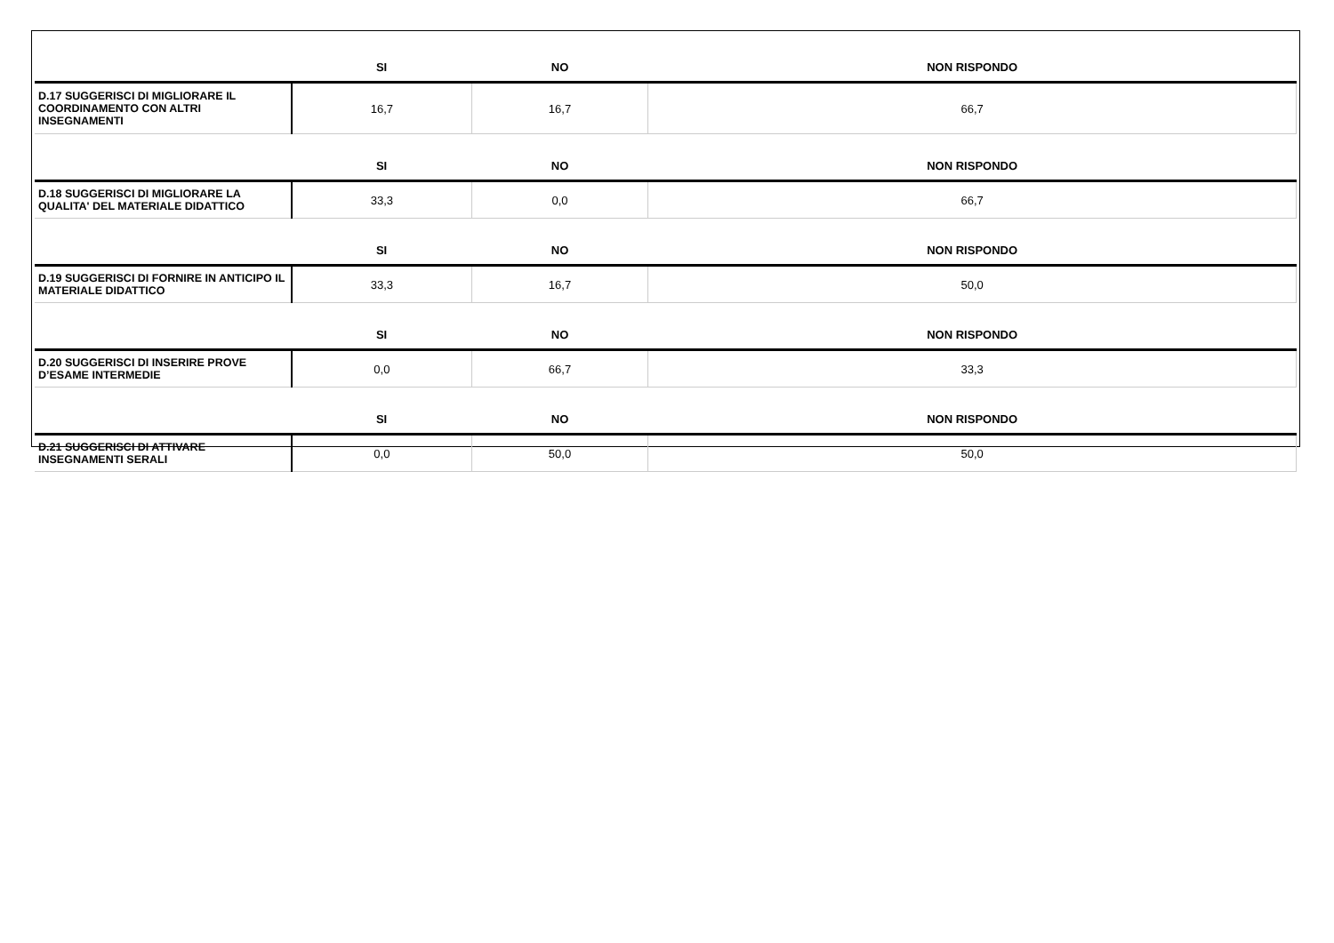| | SI | NO | NON RISPONDO |
| --- | --- | --- | --- |
| D.17 SUGGERISCI DI MIGLIORARE IL COORDINAMENTO CON ALTRI INSEGNAMENTI | 16,7 | 16,7 | 66,7 |
| | SI | NO | NON RISPONDO |
| D.18 SUGGERISCI DI MIGLIORARE LA QUALITA' DEL MATERIALE DIDATTICO | 33,3 | 0,0 | 66,7 |
| | SI | NO | NON RISPONDO |
| D.19 SUGGERISCI DI FORNIRE IN ANTICIPO IL MATERIALE DIDATTICO | 33,3 | 16,7 | 50,0 |
| | SI | NO | NON RISPONDO |
| D.20 SUGGERISCI DI INSERIRE PROVE D’ESAME INTERMEDIE | 0,0 | 66,7 | 33,3 |
| | SI | NO | NON RISPONDO |
| D.21 SUGGERISCI DI ATTIVARE INSEGNAMENTI SERALI | 0,0 | 50,0 | 50,0 |